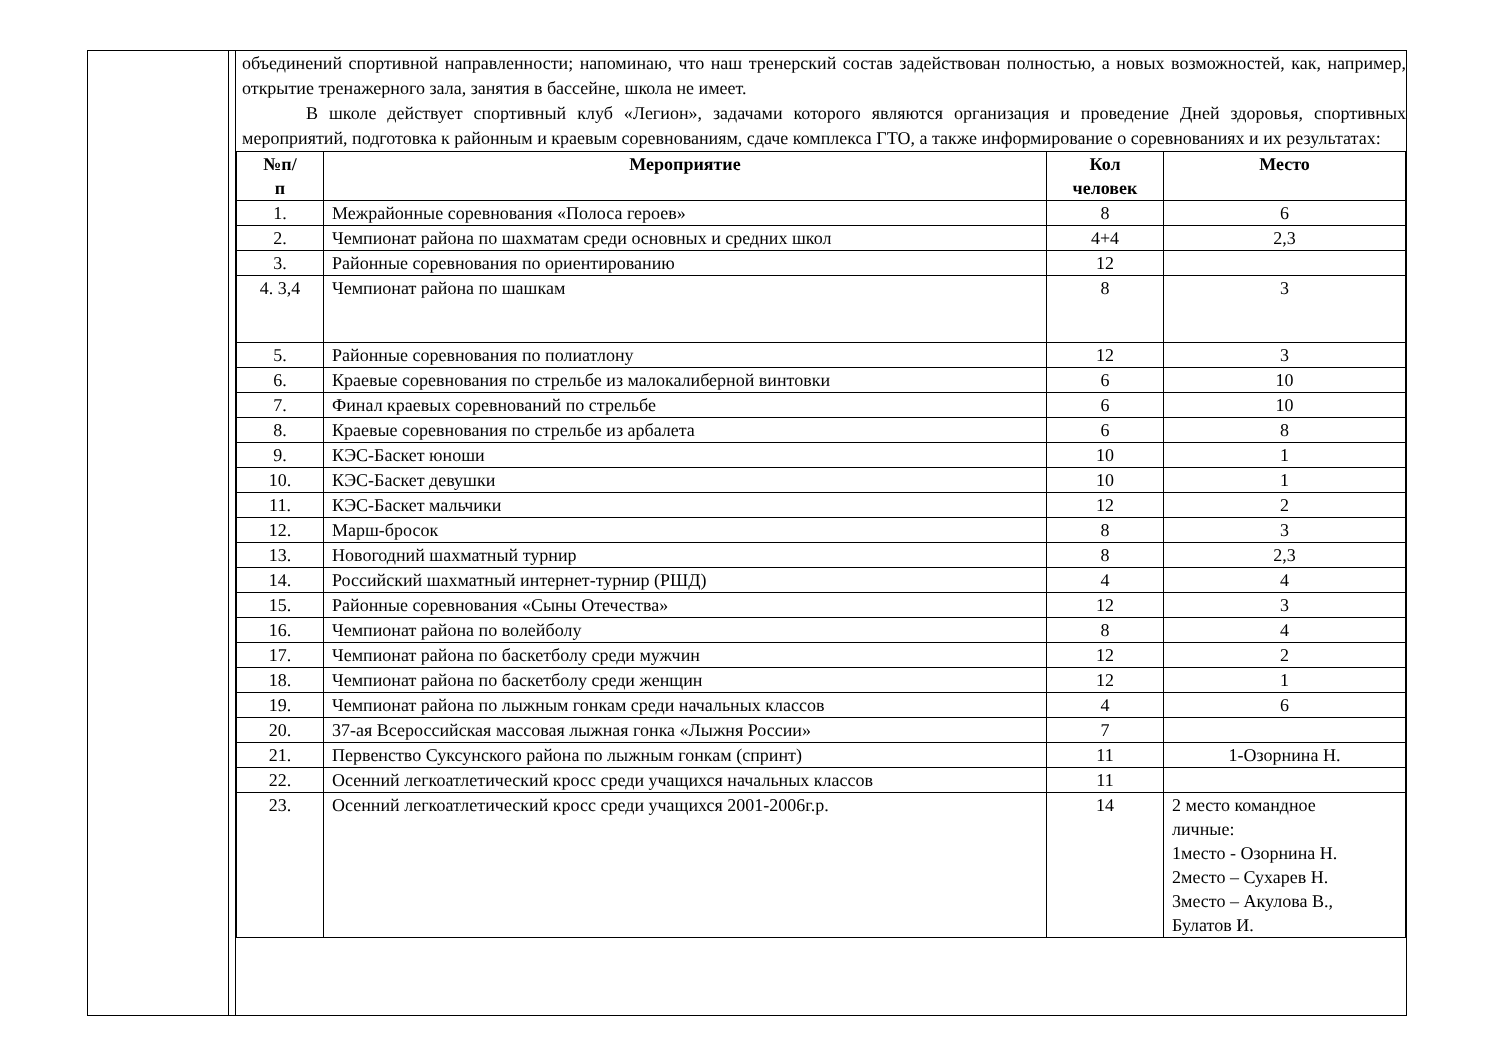объединений спортивной направленности; напоминаю, что наш тренерский состав задействован полностью, а новых возможностей, как, например, открытие тренажерного зала, занятия в бассейне, школа не имеет.
В школе действует спортивный клуб «Легион», задачами которого являются организация и проведение Дней здоровья, спортивных мероприятий, подготовка к районным и краевым соревнованиям, сдаче комплекса ГТО, а также информирование о соревнованиях и их результатах:
| №п/ п | Мероприятие | Кол человек | Место |
| --- | --- | --- | --- |
| 1. | Межрайонные соревнования «Полоса героев» | 8 | 6 |
| 2. | Чемпионат района по шахматам среди основных и средних школ | 4+4 | 2,3 |
| 3. | Районные соревнования по ориентированию | 12 | |
| 4. 3,4 | Чемпионат района по шашкам | 8 | 3 |
| 5. | Районные соревнования по полиатлону | 12 | 3 |
| 6. | Краевые соревнования по стрельбе из малокалиберной винтовки | 6 | 10 |
| 7. | Финал краевых соревнований по стрельбе | 6 | 10 |
| 8. | Краевые соревнования по стрельбе из арбалета | 6 | 8 |
| 9. | КЭС-Баскет юноши | 10 | 1 |
| 10. | КЭС-Баскет девушки | 10 | 1 |
| 11. | КЭС-Баскет мальчики | 12 | 2 |
| 12. | Марш-бросок | 8 | 3 |
| 13. | Новогодний шахматный турнир | 8 | 2,3 |
| 14. | Российский шахматный интернет-турнир (РШД) | 4 | 4 |
| 15. | Районные соревнования «Сыны Отечества» | 12 | 3 |
| 16. | Чемпионат района по волейболу | 8 | 4 |
| 17. | Чемпионат района по баскетболу среди мужчин | 12 | 2 |
| 18. | Чемпионат района по баскетболу среди женщин | 12 | 1 |
| 19. | Чемпионат района по лыжным гонкам среди начальных классов | 4 | 6 |
| 20. | 37-ая Всероссийская массовая лыжная гонка «Лыжня России» | 7 | |
| 21. | Первенство Суксунского района по лыжным гонкам (спринт) | 11 | 1-Озорнина Н. |
| 22. | Осенний легкоатлетический кросс среди учащихся начальных классов | 11 | |
| 23. | Осенний легкоатлетический кросс среди учащихся 2001-2006г.р. | 14 | 2 место командное личные: 1место - Озорнина Н. 2место – Сухарев Н. 3место – Акулова В., Булатов И. |